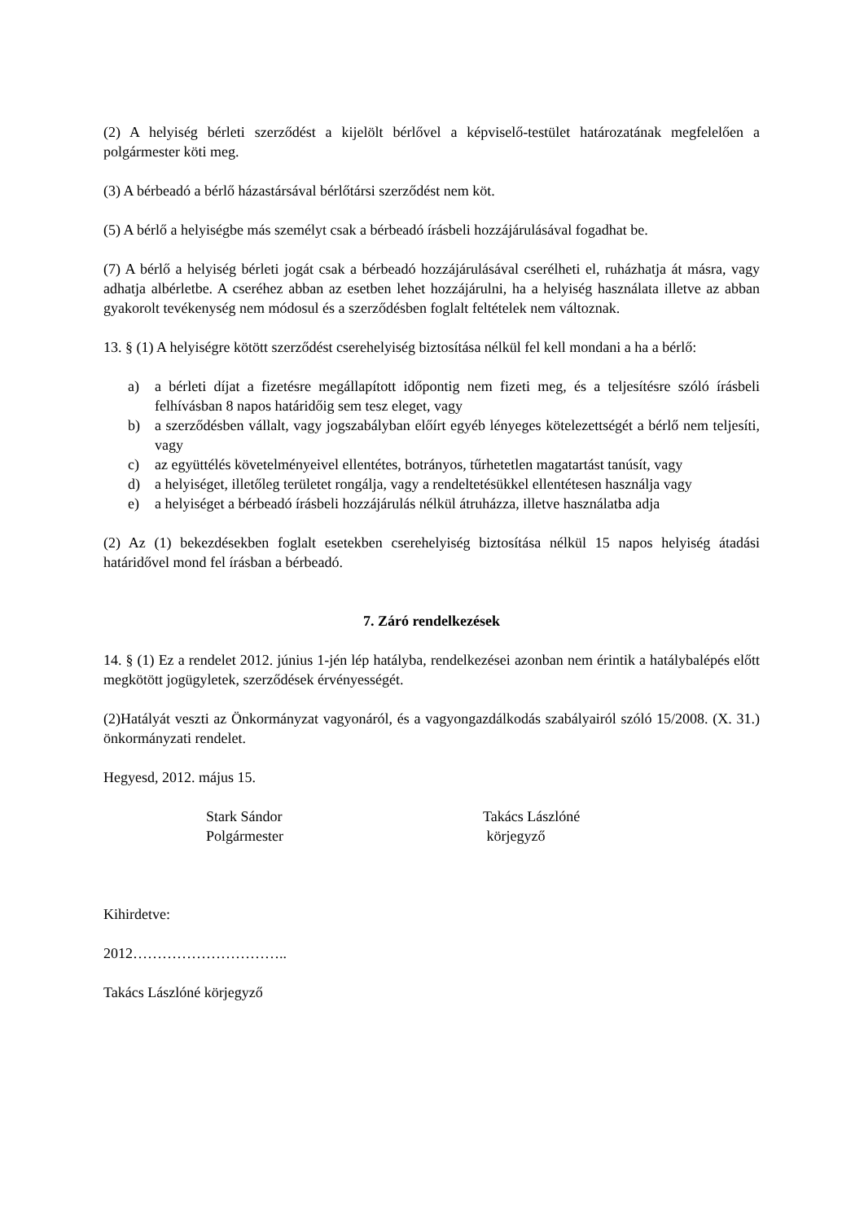(2) A helyiség bérleti szerződést a kijelölt bérlővel a képviselő-testület határozatának megfelelően a polgármester köti meg.
(3) A bérbeadó a bérlő házastársával bérlőtársi szerződést nem köt.
(5) A bérlő a helyiségbe más személyt csak a bérbeadó írásbeli hozzájárulásával fogadhat be.
(7) A bérlő a helyiség bérleti jogát csak a bérbeadó hozzájárulásával cserélheti el, ruházhatja át másra, vagy adhatja albérletbe. A cseréhez abban az esetben lehet hozzájárulni, ha a helyiség használata illetve az abban gyakorolt tevékenység nem módosul és a szerződésben foglalt feltételek nem változnak.
13. § (1) A helyiségre kötött szerződést cserehelyiség biztosítása nélkül fel kell mondani a ha a bérlő:
a) a bérleti díjat a fizetésre megállapított időpontig nem fizeti meg, és a teljesítésre szóló írásbeli felhívásban 8 napos határidőig sem tesz eleget, vagy
b) a szerződésben vállalt, vagy jogszabályban előírt egyéb lényeges kötelezettségét a bérlő nem teljesíti, vagy
c) az együttélés követelményeivel ellentétes, botrányos, tűrhetetlen magatartást tanúsít, vagy
d) a helyiséget, illetőleg területet rongálja, vagy a rendeltetésükkel ellentétesen használja vagy
e) a helyiséget a bérbeadó írásbeli hozzájárulás nélkül átruházza, illetve használatba adja
(2) Az (1) bekezdésekben foglalt esetekben cserehelyiség biztosítása nélkül 15 napos helyiség átadási határidővel mond fel írásban a bérbeadó.
7. Záró rendelkezések
14. § (1) Ez a rendelet 2012. június 1-jén lép hatályba, rendelkezései azonban nem érintik a hatálybalépés előtt megkötött jogügyletek, szerződések érvényességét.
(2)Hatályát veszti az Önkormányzat vagyonáról, és a vagyongazdálkodás szabályairól szóló 15/2008. (X. 31.) önkormányzati rendelet.
Hegyesd, 2012. május 15.
Stark Sándor
Polgármester
Takács Lászlóné
körjegyző
Kihirdetve:
2012…………………………..
Takács Lászlóné körjegyző